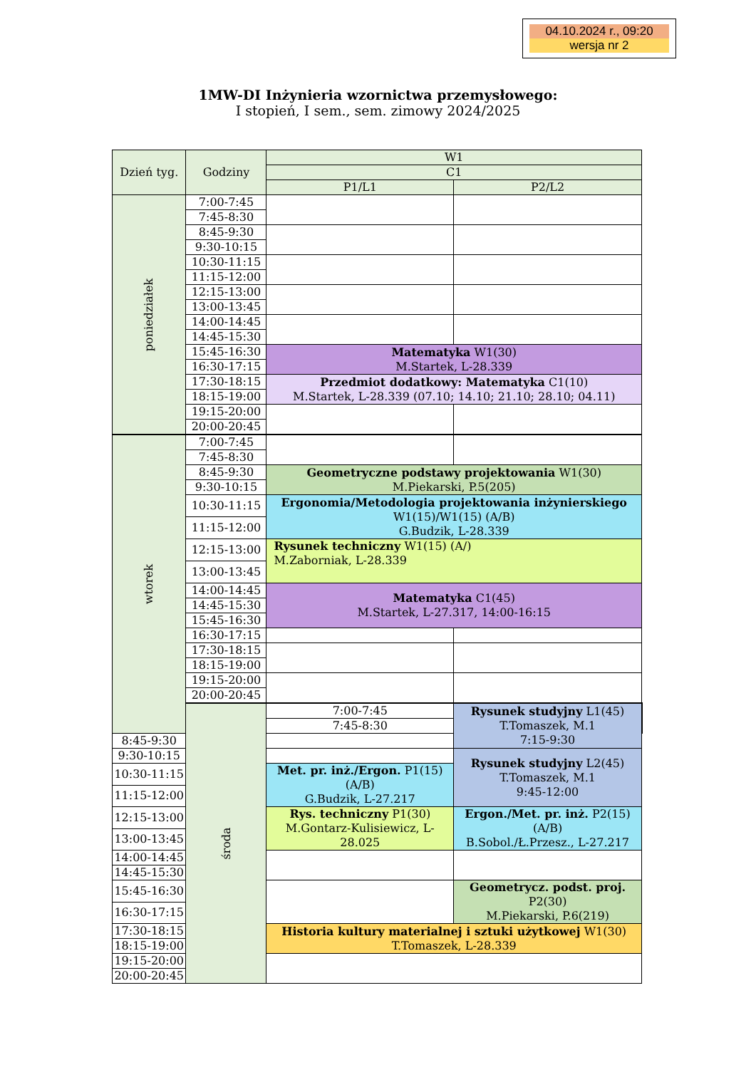04.10.2024 r., 09:20
wersja nr 2
1MW-DI Inżynieria wzornictwa przemysłowego:
I stopień, I sem., sem. zimowy 2024/2025
| Dzień tyg. | Godziny | W1 | | |
| --- | --- | --- | --- | --- |
| | | C1 | | |
| | | P1/L1 | P2/L2 | |
| poniedziałek | 7:00-7:45 | | | |
| | 7:45-8:30 | | | |
| | 8:45-9:30 | | | |
| | 9:30-10:15 | | | |
| | 10:30-11:15 | | | |
| | 11:15-12:00 | | | |
| | 12:15-13:00 | | | |
| | 13:00-13:45 | | | |
| | 14:00-14:45 | | | |
| | 14:45-15:30 | | | |
| | 15:45-16:30 | Matematyka W1(30) M.Startek, L-28.339 | | |
| | 16:30-17:15 | | | |
| | 17:30-18:15 | Przedmiot dodatkowy: Matematyka C1(10) M.Startek, L-28.339 (07.10; 14.10; 21.10; 28.10; 04.11) | | |
| | 18:15-19:00 | | | |
| | 19:15-20:00 | | | |
| | 20:00-20:45 | | | |
| wtorek | 7:00-7:45 | | | |
| | 7:45-8:30 | | | |
| | 8:45-9:30 | Geometryczne podstawy projektowania W1(30) M.Piekarski, P.5(205) | | |
| | 9:30-10:15 | | | |
| | 10:30-11:15 | Ergonomia/Metodologia projektowania inżynierskiego W1(15)/W1(15) (A/B) G.Budzik, L-28.339 | | |
| | 11:15-12:00 | | | |
| | 12:15-13:00 | Rysunek techniczny W1(15) (A/) M.Zaborniak, L-28.339 | | |
| | 13:00-13:45 | | | |
| | 14:00-14:45 | Matematyka C1(45) M.Startek, L-27.317, 14:00-16:15 | | |
| | 14:45-15:30 | | | |
| | 15:45-16:30 | | | |
| | 16:30-17:15 | | | |
| | 17:30-18:15 | | | |
| | 18:15-19:00 | | | |
| | 19:15-20:00 | | | |
| | 20:00-20:45 | | | |
| | środa | 7:00-7:45 | Rysunek studyjny L1(45) T.Tomaszek, M.1 7:15-9:30 | |
| | | 7:45-8:30 | | |
| 8:45-9:30 | | | | |
| 9:30-10:15 | | | Rysunek studyjny L2(45) T.Tomaszek, M.1 9:45-12:00 | |
| 10:30-11:15 | | Met. pr. inż./Ergon. P1(15) (A/B) G.Budzik, L-27.217 | | |
| 11:15-12:00 | | | | |
| 12:15-13:00 | | Rys. techniczny P1(30) M.Gontarz-Kulisiewicz, L-28.025 | Ergon./Met. pr. inż. P2(15) (A/B) B.Sobol./Ł.Przesz., L-27.217 | |
| 13:00-13:45 | | | | |
| 14:00-14:45 | | | | |
| 14:45-15:30 | | | | |
| 15:45-16:30 | | | Geometrycz. podst. proj. P2(30) M.Piekarski, P.6(219) | |
| 16:30-17:15 | | | | |
| 17:30-18:15 | | Historia kultury materialnej i sztuki użytkowej W1(30) T.Tomaszek, L-28.339 | | |
| 18:15-19:00 | | | | |
| 19:15-20:00 | | | | |
| 20:00-20:45 | | | | |